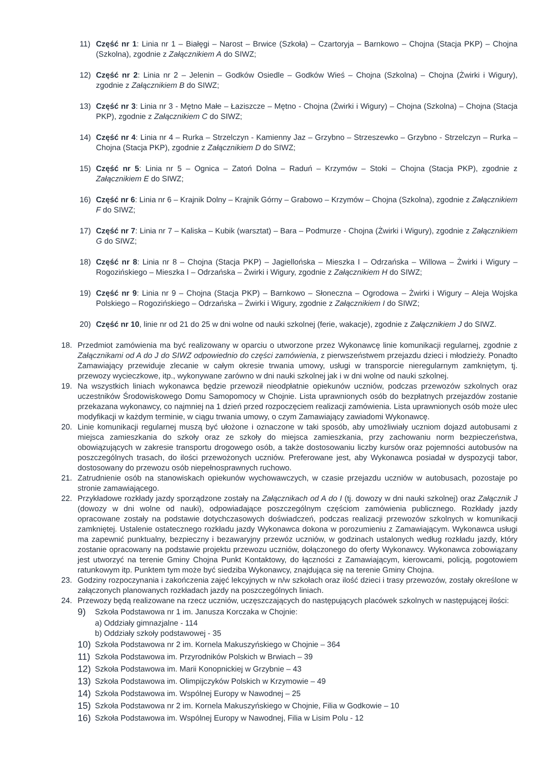11) Część nr 1: Linia nr 1 – Białęgi – Narost – Brwice (Szkoła) – Czartoryja – Barnkowo – Chojna (Stacja PKP) – Chojna (Szkolna), zgodnie z Załącznikiem A do SIWZ;
12) Część nr 2: Linia nr 2 – Jelenin – Godków Osiedle – Godków Wieś – Chojna (Szkolna) – Chojna (Żwirki i Wigury), zgodnie z Załącznikiem B do SIWZ;
13) Część nr 3: Linia nr 3 - Mętno Małe – Łaziszcze – Mętno - Chojna (Żwirki i Wigury) – Chojna (Szkolna) – Chojna (Stacja PKP), zgodnie z Załącznikiem C do SIWZ;
14) Część nr 4: Linia nr 4 – Rurka – Strzelczyn - Kamienny Jaz – Grzybno – Strzeszewko – Grzybno - Strzelczyn – Rurka – Chojna (Stacja PKP), zgodnie z Załącznikiem D do SIWZ;
15) Część nr 5: Linia nr 5 – Ognica – Zatoń Dolna – Raduń – Krzymów – Stoki – Chojna (Stacja PKP), zgodnie z Załącznikiem E do SIWZ;
16) Część nr 6: Linia nr 6 – Krajnik Dolny – Krajnik Górny – Grabowo – Krzymów – Chojna (Szkolna), zgodnie z Załącznikiem F do SIWZ;
17) Część nr 7: Linia nr 7 – Kaliska – Kubik (warsztat) – Bara – Podmurze - Chojna (Żwirki i Wigury), zgodnie z Załącznikiem G do SIWZ;
18) Część nr 8: Linia nr 8 – Chojna (Stacja PKP) – Jagiellońska – Mieszka I – Odrzańska – Willowa – Żwirki i Wigury – Rogozińskiego – Mieszka I – Odrzańska – Żwirki i Wigury, zgodnie z Załącznikiem H do SIWZ;
19) Część nr 9: Linia nr 9 – Chojna (Stacja PKP) – Barnkowo – Słoneczna – Ogrodowa – Żwirki i Wigury – Aleja Wojska Polskiego – Rogozińskiego – Odrzańska – Żwirki i Wigury, zgodnie z Załącznikiem I do SIWZ;
20) Część nr 10, linie nr od 21 do 25 w dni wolne od nauki szkolnej (ferie, wakacje), zgodnie z Załącznikiem J do SIWZ.
18. Przedmiot zamówienia ma być realizowany w oparciu o utworzone przez Wykonawcę linie komunikacji regularnej, zgodnie z Załącznikami od A do J do SIWZ odpowiednio do części zamówienia, z pierwszeństwem przejazdu dzieci i młodzieży. Ponadto Zamawiający przewiduje zlecanie w całym okresie trwania umowy, usługi w transporcie nieregularnym zamkniętym, tj. przewozy wycieczkowe, itp., wykonywane zarówno w dni nauki szkolnej jak i w dni wolne od nauki szkolnej.
19. Na wszystkich liniach wykonawca będzie przewoził nieodpłatnie opiekunów uczniów, podczas przewozów szkolnych oraz uczestników Środowiskowego Domu Samopomocy w Chojnie. Lista uprawnionych osób do bezpłatnych przejazdów zostanie przekazana wykonawcy, co najmniej na 1 dzień przed rozpoczęciem realizacji zamówienia. Lista uprawnionych osób może ulec modyfikacji w każdym terminie, w ciągu trwania umowy, o czym Zamawiający zawiadomi Wykonawcę.
20. Linie komunikacji regularnej muszą być ułożone i oznaczone w taki sposób, aby umożliwiały uczniom dojazd autobusami z miejsca zamieszkania do szkoły oraz ze szkoły do miejsca zamieszkania, przy zachowaniu norm bezpieczeństwa, obowiązujących w zakresie transportu drogowego osób, a także dostosowaniu liczby kursów oraz pojemności autobusów na poszczególnych trasach, do ilości przewożonych uczniów. Preferowane jest, aby Wykonawca posiadał w dyspozycji tabor, dostosowany do przewozu osób niepełnosprawnych ruchowo.
21. Zatrudnienie osób na stanowiskach opiekunów wychowawczych, w czasie przejazdu uczniów w autobusach, pozostaje po stronie zamawiającego.
22. Przykładowe rozkłady jazdy sporządzone zostały na Załącznikach od A do I (tj. dowozy w dni nauki szkolnej) oraz Załącznik J (dowozy w dni wolne od nauki), odpowiadające poszczególnym częściom zamówienia publicznego. Rozkłady jazdy opracowane zostały na podstawie dotychczasowych doświadczeń, podczas realizacji przewozów szkolnych w komunikacji zamkniętej. Ustalenie ostatecznego rozkładu jazdy Wykonawca dokona w porozumieniu z Zamawiającym. Wykonawca usługi ma zapewnić punktualny, bezpieczny i bezawaryjny przewóz uczniów, w godzinach ustalonych według rozkładu jazdy, który zostanie opracowany na podstawie projektu przewozu uczniów, dołączonego do oferty Wykonawcy. Wykonawca zobowiązany jest utworzyć na terenie Gminy Chojna Punkt Kontaktowy, do łączności z Zamawiającym, kierowcami, policją, pogotowiem ratunkowym itp. Punktem tym może być siedziba Wykonawcy, znajdująca się na terenie Gminy Chojna.
23. Godziny rozpoczynania i zakończenia zajęć lekcyjnych w n/w szkołach oraz ilość dzieci i trasy przewozów, zostały określone w załączonych planowanych rozkładach jazdy na poszczególnych liniach.
24. Przewozy będą realizowane na rzecz uczniów, uczęszczających do następujących placówek szkolnych w następującej ilości:
9) Szkoła Podstawowa nr 1 im. Janusza Korczaka w Chojnie:
a) Oddziały gimnazjalne - 114
b) Oddziały szkoły podstawowej - 35
10) Szkoła Podstawowa nr 2 im. Kornela Makuszyńskiego w Chojnie – 364
11) Szkoła Podstawowa im. Przyrodników Polskich w Brwiach – 39
12) Szkoła Podstawowa im. Marii Konopnickiej w Grzybnie – 43
13) Szkoła Podstawowa im. Olimpijczyków Polskich w Krzymowie – 49
14) Szkoła Podstawowa im. Wspólnej Europy w Nawodnej – 25
15) Szkoła Podstawowa nr 2 im. Kornela Makuszyńskiego w Chojnie, Filia w Godkowie – 10
16) Szkoła Podstawowa im. Wspólnej Europy w Nawodnej, Filia w Lisim Polu - 12